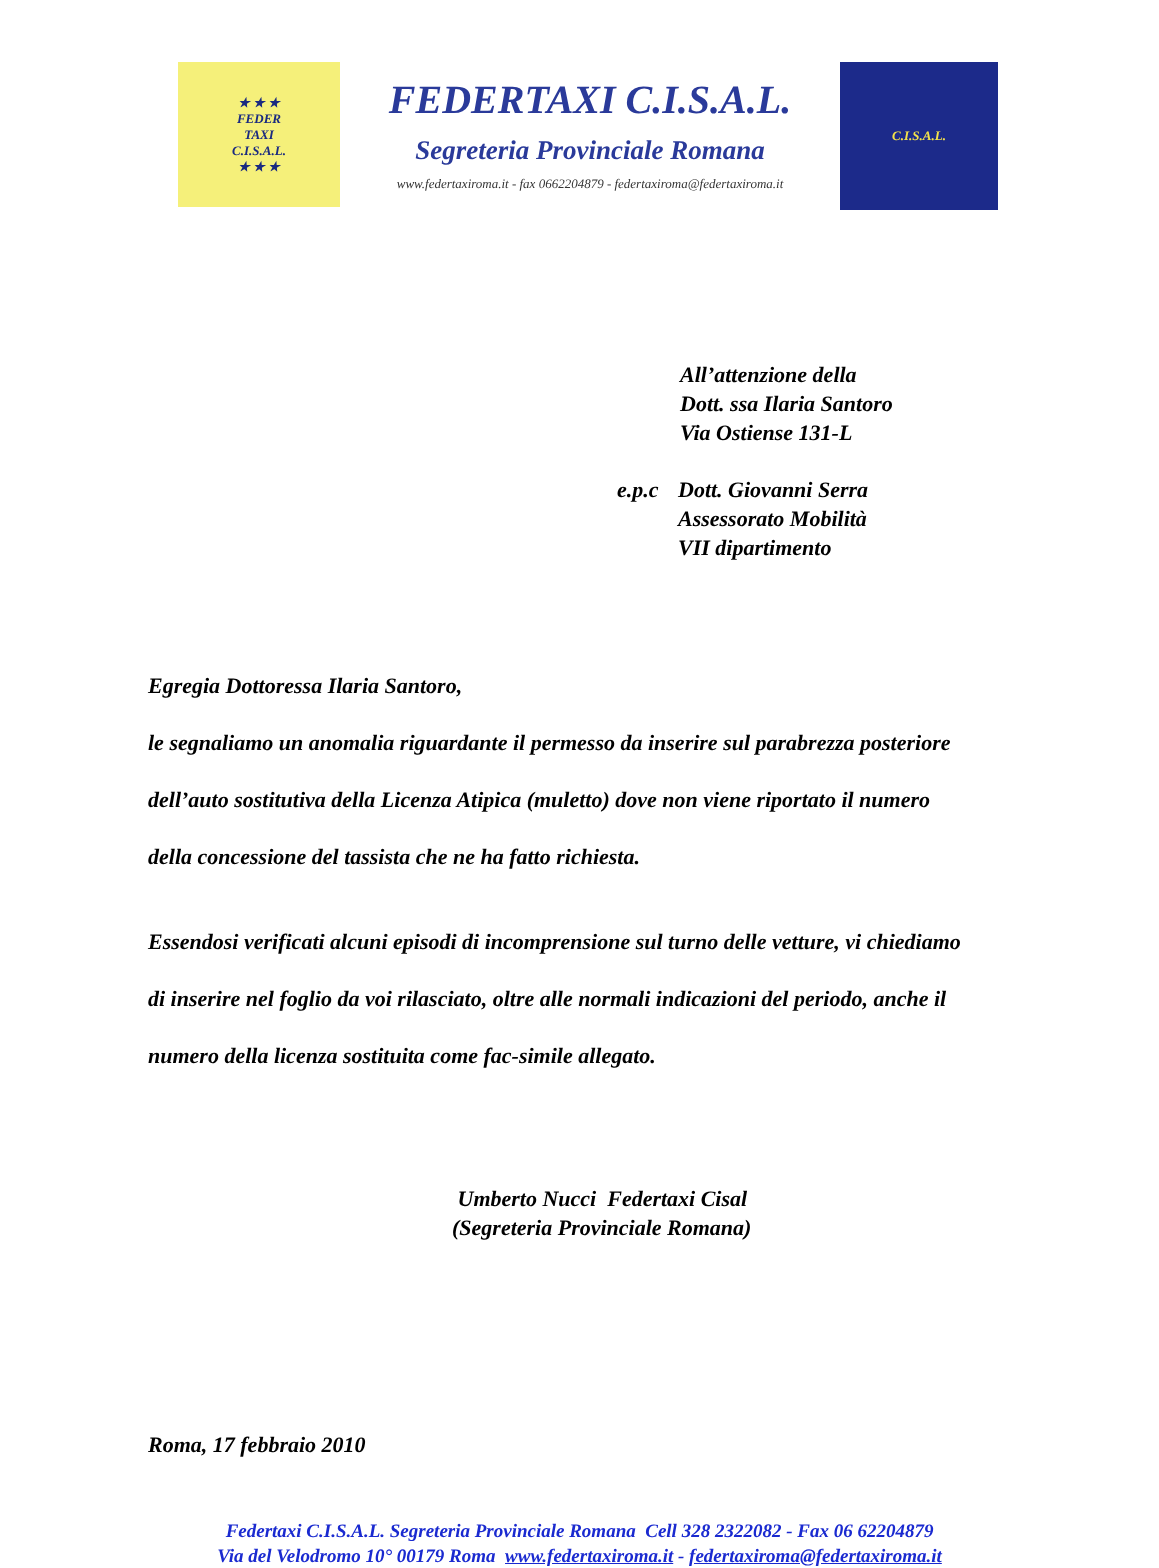★ ★ ★
FEDER
TAXI
C.I.S.A.L.
★ ★ ★
FEDERTAXI C.I.S.A.L.
Segreteria Provinciale Romana
www.federtaxiroma.it - fax 0662204879 - federtaxiroma@federtaxiroma.it
C.I.S.A.L.
All’attenzione della
Dott. ssa Ilaria Santoro
Via Ostiense 131-L
e.p.c Dott. Giovanni Serra
Assessorato Mobilità
VII dipartimento
Egregia Dottoressa Ilaria Santoro,
le segnaliamo un anomalia riguardante il permesso da inserire sul parabrezza posteriore dell’auto sostitutiva della Licenza Atipica (muletto) dove non viene riportato il numero della concessione del tassista che ne ha fatto richiesta.
Essendosi verificati alcuni episodi di incomprensione sul turno delle vetture, vi chiediamo di inserire nel foglio da voi rilasciato, oltre alle normali indicazioni del periodo, anche il numero della licenza sostituita come fac-simile allegato.
Umberto Nucci Federtaxi Cisal
(Segreteria Provinciale Romana)
Roma, 17 febbraio 2010
Federtaxi C.I.S.A.L. Segreteria Provinciale Romana Cell 328 2322082 - Fax 06 62204879
Via del Velodromo 10° 00179 Roma www.federtaxiroma.it - federtaxiroma@federtaxiroma.it